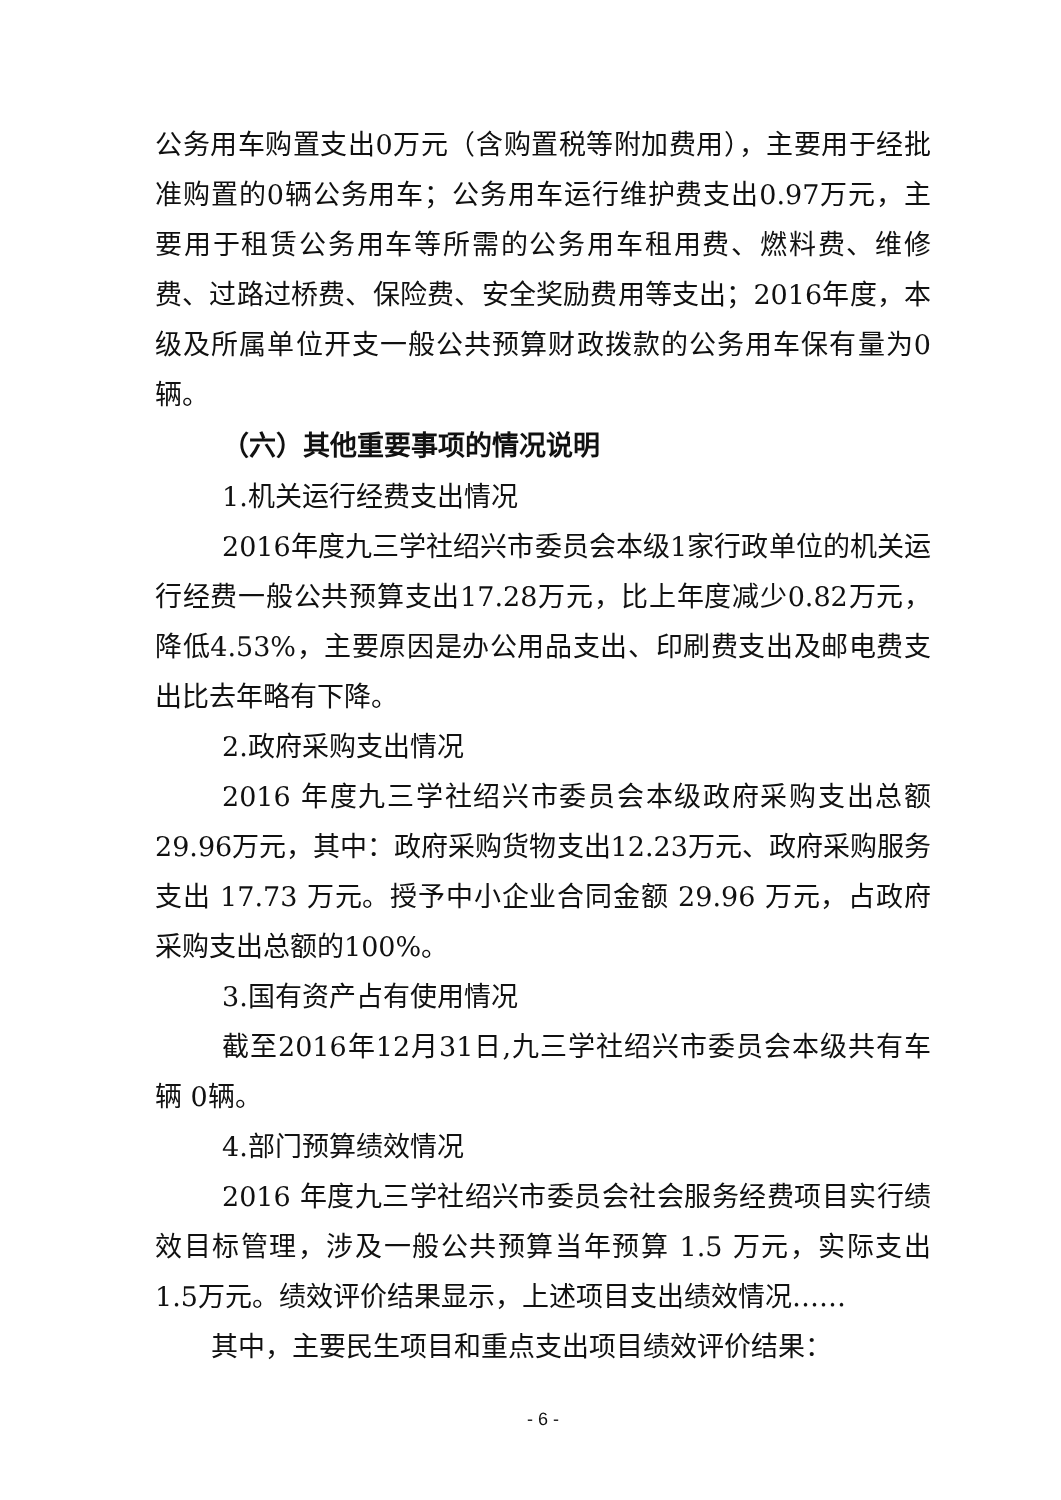公务用车购置支出0万元（含购置税等附加费用），主要用于经批准购置的0辆公务用车；公务用车运行维护费支出0.97万元，主要用于租赁公务用车等所需的公务用车租用费、燃料费、维修费、过路过桥费、保险费、安全奖励费用等支出；2016年度，本级及所属单位开支一般公共预算财政拨款的公务用车保有量为0辆。
（六）其他重要事项的情况说明
1.机关运行经费支出情况
2016年度九三学社绍兴市委员会本级1家行政单位的机关运行经费一般公共预算支出17.28万元，比上年度减少0.82万元，降低4.53%，主要原因是办公用品支出、印刷费支出及邮电费支出比去年略有下降。
2.政府采购支出情况
2016 年度九三学社绍兴市委员会本级政府采购支出总额29.96万元，其中：政府采购货物支出12.23万元、政府采购服务支出 17.73 万元。授予中小企业合同金额 29.96 万元，占政府采购支出总额的100%。
3.国有资产占有使用情况
截至2016年12月31日,九三学社绍兴市委员会本级共有车辆 0辆。
4.部门预算绩效情况
2016 年度九三学社绍兴市委员会社会服务经费项目实行绩效目标管理，涉及一般公共预算当年预算 1.5 万元，实际支出1.5万元。绩效评价结果显示，上述项目支出绩效情况……
其中，主要民生项目和重点支出项目绩效评价结果：
- 6 -